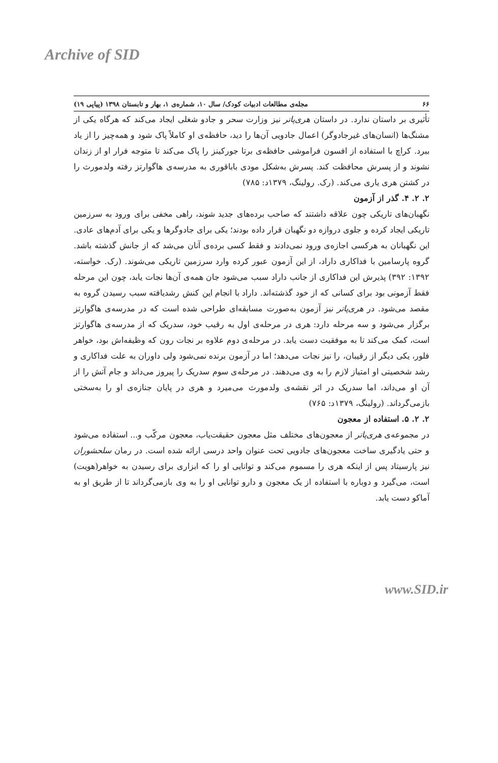Archive of SID
۶۶ مجله‌ی مطالعات ادبیات کودک/ سال ۱۰، شماره‌ی ۱، بهار و تابستان ۱۳۹۸ (پیاپی ۱۹)
تأثیری بر داستان ندارد. در داستان هری‌پاتر نیز وزارت سحر و جادو شغلی ایجاد می‌کند که هرگاه یکی از مشنگ‌ها (انسان‌های غیرجادوگر) اعمال جادویی آن‌ها را دید، حافظه‌ی او کاملاً پاک شود و همه‌چیز را از یاد ببرد. کراچ با استفاده از افسون فراموشی حافظه‌ی برتا جورکینز را پاک می‌کند تا متوجه فرار او از زندان نشوند و از پسرش محافظت کند. پسرش به‌شکل مودی باباقوری به مدرسه‌ی هاگوارتز رفته ولدمورث را در کشتن هری یاری می‌کند. (رک. رولینگ، ۱۳۷۹د: ۷۸۵)
۲. ۲. ۴. گذر از آزمون
نگهبان‌های تاریکی چون علاقه داشتند که صاحب برده‌های جدید شوند، راهی مخفی برای ورود به سرزمین تاریکی ایجاد کرده و جلوی دروازه دو نگهبان قرار داده بودند؛ یکی برای جادوگرها و یکی برای آدم‌های عادی. این نگهبانان به هرکسی اجازه‌ی ورود نمی‌دادند و فقط کسی برده‌ی آنان می‌شد که از جانش گذشته باشد. گروه پارسامین با فداکاری داراد، از این آزمون عبور کرده وارد سرزمین تاریکی می‌شوند. (رک. خواسته، ۱۳۹۲: ۳۹۲) پذیرش این فداکاری از جانب داراد سبب می‌شود جان همه‌ی آن‌ها نجات یابد، چون این مرحله فقط آزمونی بود برای کسانی که از خود گذشته‌اند. داراد با انجام این کنش رشدیافته سبب رسیدن گروه به مقصد می‌شود. در هری‌پاتر نیز آزمون به‌صورت مسابقه‌ای طراحی شده است که در مدرسه‌ی هاگوارتز برگزار می‌شود و سه مرحله دارد: هری در مرحله‌ی اول به رقیب خود، سدریک که از مدرسه‌ی هاگوارتز است، کمک می‌کند تا به موفقیت دست یابد. در مرحله‌ی دوم علاوه بر نجات رون که وظیفه‌اش بود، خواهر فلور، یکی دیگر از رقیبان، را نیز نجات می‌دهد؛ اما در آزمون برنده نمی‌شود ولی داوران به علت فداکاری و رشد شخصیتی او امتیاز لازم را به وی می‌دهند. در مرحله‌ی سوم سدریک را پیروز می‌داند و جام آتش را از آن او می‌داند، اما سدریک در اثر نقشه‌ی ولدمورث می‌میرد و هری در پایان جنازه‌ی او را به‌سختی بازمی‌گرداند. (رولینگ، ۱۳۷۹د: ۷۶۵)
۲. ۲. ۵. استفاده از معجون
در مجموعه‌ی هری‌پاتر از معجون‌های مختلف مثل معجون حقیقت‌یاب، معجون مرکّب و... استفاده می‌شود و حتی یادگیری ساخت معجون‌های جادویی تحت عنوان واحد درسی ارائه شده است. در رمان سلحشوران نیز پارسیتاد پس از اینکه هری را مسموم می‌کند و توانایی او را که ابزاری برای رسیدن به خواهر(هویت) است، می‌گیرد و دوباره با استفاده از یک معجون و دارو توانایی او را به وی بازمی‌گرداند تا از طریق او به آماکو دست یابد.
www.SID.ir